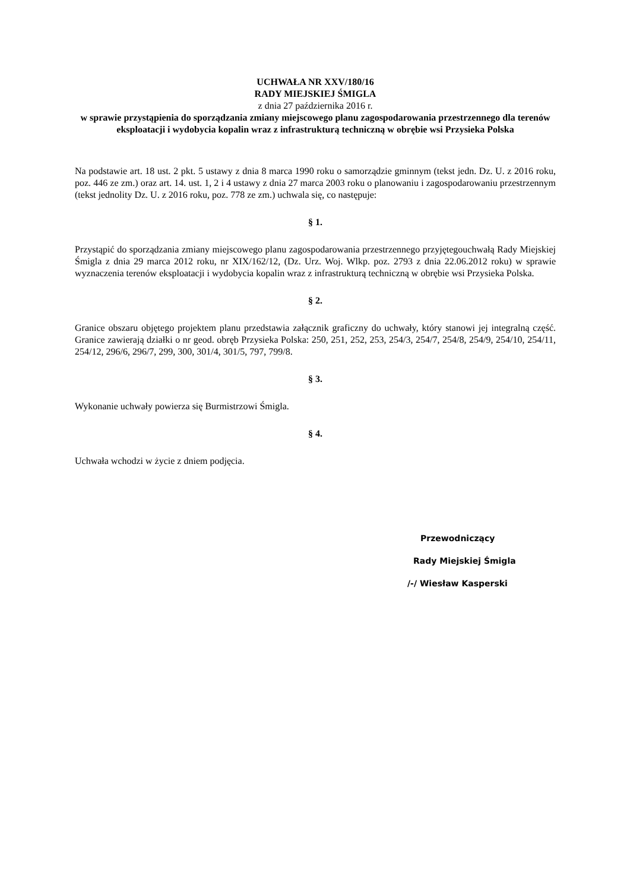UCHWAŁA NR XXV/180/16
RADY MIEJSKIEJ ŚMIGLA
z dnia 27 października 2016 r.
w sprawie przystąpienia do sporządzania zmiany miejscowego planu zagospodarowania przestrzennego dla terenów eksploatacji i wydobycia kopalin wraz z infrastrukturą techniczną w obrębie wsi Przysieka Polska
Na podstawie art. 18 ust. 2 pkt. 5 ustawy z dnia 8 marca 1990 roku o samorządzie gminnym (tekst jedn. Dz. U. z 2016 roku, poz. 446 ze zm.) oraz art. 14. ust. 1, 2 i 4 ustawy z dnia 27 marca 2003 roku o planowaniu i zagospodarowaniu przestrzennym (tekst jednolity Dz. U. z 2016 roku, poz. 778 ze zm.) uchwala się, co następuje:
§ 1.
Przystąpić do sporządzania zmiany miejscowego planu zagospodarowania przestrzennego przyjętegouchwałą Rady Miejskiej Śmigla z dnia 29 marca 2012 roku, nr XIX/162/12, (Dz. Urz. Woj. Wlkp. poz. 2793 z dnia 22.06.2012 roku) w sprawie wyznaczenia terenów eksploatacji i wydobycia kopalin wraz z infrastrukturą techniczną w obrębie wsi Przysieka Polska.
§ 2.
Granice obszaru objętego projektem planu przedstawia załącznik graficzny do uchwały, który stanowi jej integralną część. Granice zawierają działki o nr geod. obręb Przysieka Polska: 250, 251, 252, 253, 254/3, 254/7, 254/8, 254/9, 254/10, 254/11, 254/12, 296/6, 296/7, 299, 300, 301/4, 301/5, 797, 799/8.
§ 3.
Wykonanie uchwały powierza się Burmistrzowi Śmigla.
§ 4.
Uchwała wchodzi w życie z dniem podjęcia.
Przewodniczący
Rady Miejskiej Śmigla
/-/ Wiesław Kasperski